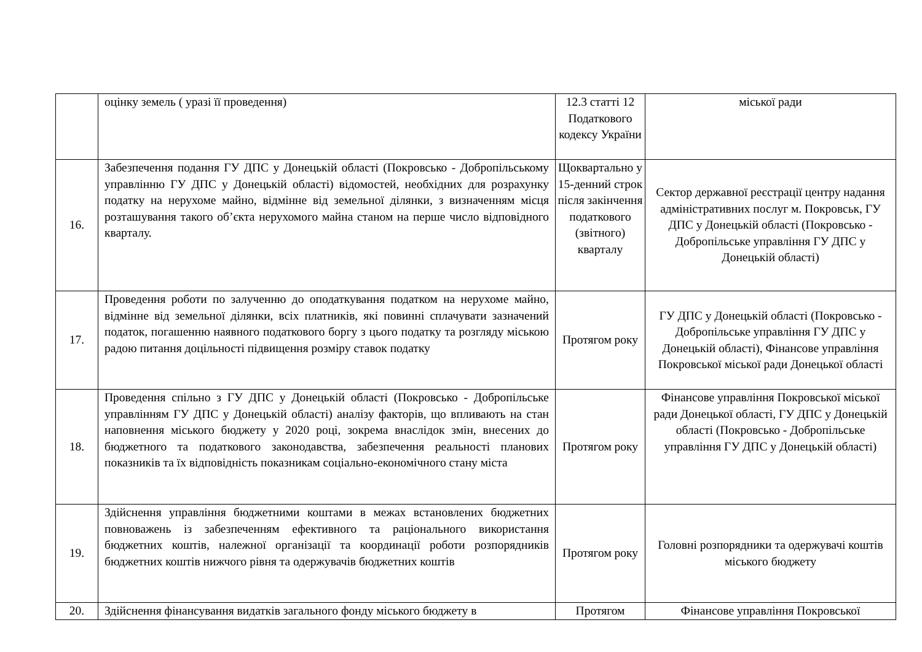| | оцінку земель ( уразі її проведення) | 12.3 статті 12 Податкового кодексу України | міської ради |
| 16. | Забезпечення подання ГУ ДПС у Донецькій області (Покровсько - Добропільському управлінню ГУ ДПС у Донецькій області) відомостей, необхідних для розрахунку податку на нерухоме майно, відмінне від земельної ділянки, з визначенням місця розташування такого об’єкта нерухомого майна станом на перше число відповідного кварталу. | Щоквартально у 15-денний строк після закінчення податкового (звітного) кварталу | Сектор державної реєстрації центру надання адміністративних послуг м. Покровськ, ГУ ДПС у Донецькій області (Покровсько - Добропільське управління ГУ ДПС у Донецькій області) |
| 17. | Проведення роботи по залученню до оподаткування податком на нерухоме майно, відмінне від земельної ділянки, всіх платників, які повинні сплачувати зазначений податок, погашенню наявного податкового боргу з цього податку та розгляду міською радою питання доцільності підвищення розміру ставок податку | Протягом року | ГУ ДПС у Донецькій області (Покровсько - Добропільське управління ГУ ДПС у Донецькій області), Фінансове управління Покровської міської ради Донецької області |
| 18. | Проведення спільно з ГУ ДПС у Донецькій області (Покровсько - Добропільське управлінням ГУ ДПС у Донецькій області) аналізу факторів, що впливають на стан наповнення міського бюджету у 2020 році, зокрема внаслідок змін, внесених до бюджетного та податкового законодавства, забезпечення реальності планових показників та їх відповідність показникам соціально-економічного стану міста | Протягом року | Фінансове управління Покровської міської ради Донецької області, ГУ ДПС у Донецькій області (Покровсько - Добропільське управління ГУ ДПС у Донецькій області) |
| 19. | Здійснення управління бюджетними коштами в межах встановлених бюджетних повноважень із забезпеченням ефективного та раціонального використання бюджетних коштів, належної організації та координації роботи розпорядників бюджетних коштів нижчого рівня та одержувачів бюджетних коштів | Протягом року | Головні розпорядники та одержувачі коштів міського бюджету |
| 20. | Здійснення фінансування видатків загального фонду міського бюджету в | Протягом | Фінансове управління Покровської |